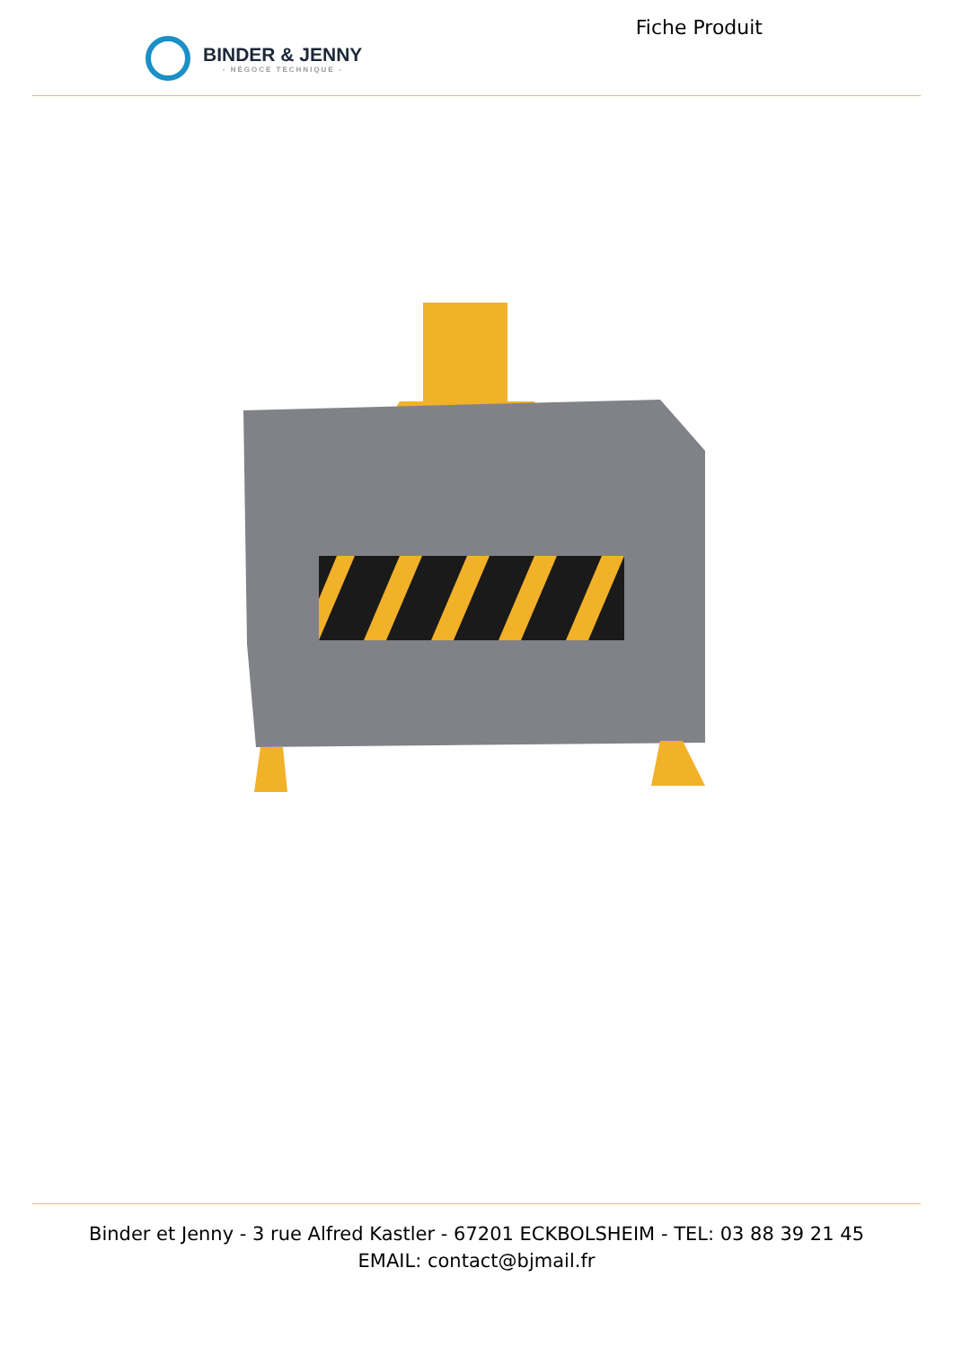BINDER & JENNY
- NÉGOCE TECHNIQUE -
Fiche Produit
Binder et Jenny - 3 rue Alfred Kastler - 67201 ECKBOLSHEIM - TEL: 03 88 39 21 45
EMAIL: contact@bjmail.fr